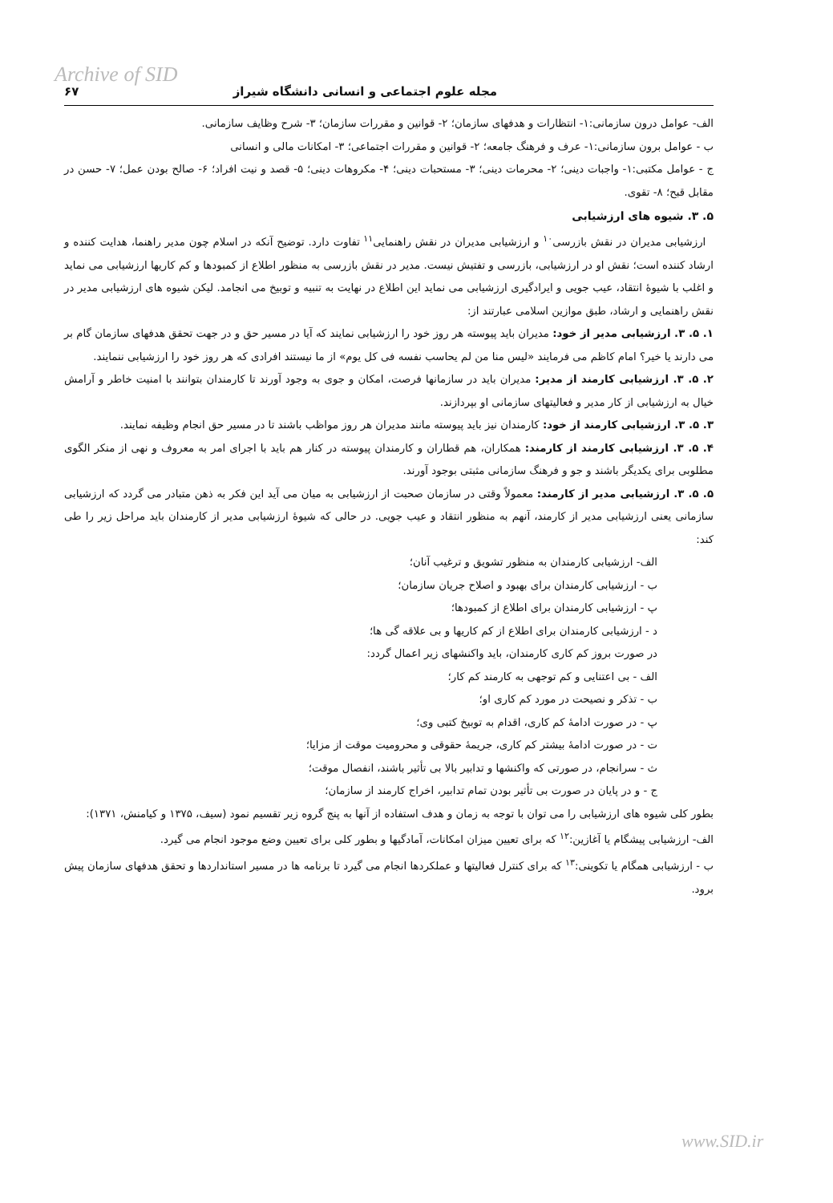Archive of SID
مجله علوم اجتماعی و انسانی دانشگاه شیراز ۶۷
الف- عوامل درون سازمانی:۱- انتظارات و هدفهای سازمان؛ ۲- قوانین و مقررات سازمان؛ ۳- شرح وظایف سازمانی.
ب - عوامل برون سازمانی:۱- عرف و فرهنگ جامعه؛ ۲- قوانین و مقررات اجتماعی؛ ۳- امکانات مالی و انسانی
ج - عوامل مکتبی:۱- واجبات دینی؛ ۲- محرمات دینی؛ ۳- مستحبات دینی؛ ۴- مکروهات دینی؛ ۵- قصد و نیت افراد؛ ۶- صالح بودن عمل؛ ۷- حسن در مقابل قبح؛ ۸- تقوی.
۵. ۳. شیوه های ارزشیابی
ارزشیابی مدیران در نقش بازرسی<sup>۱۰</sup> و ارزشیابی مدیران در نقش راهنمایی<sup>۱۱</sup> تفاوت دارد. توضیح آنکه در اسلام چون مدیر راهنما، هدایت کننده و ارشاد کننده است؛ نقش او در ارزشیابی، بازرسی و تفتیش نیست. مدیر در نقش بازرسی به منظور اطلاع از کمبودها و کم کاریها ارزشیابی می نماید و اغلب با شیوهٔ انتقاد، عیب جویی و ایرادگیری ارزشیابی می نماید این اطلاع در نهایت به تنبیه و توبیخ می انجامد. لیکن شیوه های ارزشیابی مدیر در نقش راهنمایی و ارشاد، طبق موازین اسلامی عبارتند از:
۱. ۵. ۳. ارزشیابی مدیر از خود: مدیران باید پیوسته هر روز خود را ارزشیابی نمایند که آیا در مسیر حق و در جهت تحقق هدفهای سازمان گام بر می دارند یا خیر؟ امام کاظم می فرمایند «لیس منا من لم یحاسب نفسه فی کل یوم» از ما نیستند افرادی که هر روز خود را ارزشیابی ننمایند.
۲. ۵. ۳. ارزشیابی کارمند از مدیر: مدیران باید در سازمانها فرصت، امکان و جوی به وجود آورند تا کارمندان بتوانند با امنیت خاطر و آرامش خیال به ارزشیابی از کار مدیر و فعالیتهای سازمانی او بپردازند.
۳. ۵. ۳. ارزشیابی کارمند از خود: کارمندان نیز باید پیوسته مانند مدیران هر روز مواظب باشند تا در مسیر حق انجام وظیفه نمایند.
۴. ۵. ۳. ارزشیابی کارمند از کارمند: همکاران، هم قطاران و کارمندان پیوسته در کنار هم باید با اجرای امر به معروف و نهی از منکر الگوی مطلوبی برای یکدیگر باشند و جو و فرهنگ سازمانی مثبتی بوجود آورند.
۵. ۵. ۳. ارزشیابی مدیر از کارمند: معمولاً وقتی در سازمان صحبت از ارزشیابی به میان می آید این فکر به ذهن متبادر می گردد که ارزشیابی سازمانی یعنی ارزشیابی مدیر از کارمند، آنهم به منظور انتقاد و عیب جویی. در حالی که شیوهٔ ارزشیابی مدیر از کارمندان باید مراحل زیر را طی کند:
الف- ارزشیابی کارمندان به منظور تشویق و ترغیب آنان؛
ب - ارزشیابی کارمندان برای بهبود و اصلاح جریان سازمان؛
پ - ارزشیابی کارمندان برای اطلاع از کمبودها؛
د - ارزشیابی کارمندان برای اطلاع از کم کاریها و بی علاقه گی ها؛
در صورت بروز کم کاری کارمندان، باید واکنشهای زیر اعمال گردد:
الف - بی اعتنایی و کم توجهی به کارمند کم کار؛
ب - تذکر و نصیحت در مورد کم کاری او؛
پ - در صورت ادامهٔ کم کاری، اقدام به توبیخ کتبی وی؛
ت - در صورت ادامهٔ بیشتر کم کاری، جریمهٔ حقوقی و محرومیت موقت از مزایا؛
ث - سرانجام، در صورتی که واکنشها و تدابیر بالا بی تأثیر باشند، انفصال موقت؛
ج - و در پایان در صورت بی تأثیر بودن تمام تدابیر، اخراج کارمند از سازمان؛
بطور کلی شیوه های ارزشیابی را می توان با توجه به زمان و هدف استفاده از آنها به پنج گروه زیر تقسیم نمود (سیف، ۱۳۷۵ و کیامنش، ۱۳۷۱):
الف- ارزشیابی پیشگام یا آغازین:<sup>۱۲</sup> که برای تعیین میزان امکانات، آمادگیها و بطور کلی برای تعیین وضع موجود انجام می گیرد.
ب - ارزشیابی همگام یا تکوینی:<sup>۱۳</sup> که برای کنترل فعالیتها و عملکردها انجام می گیرد تا برنامه ها در مسیر استانداردها و تحقق هدفهای سازمان پیش برود.
www.SID.ir